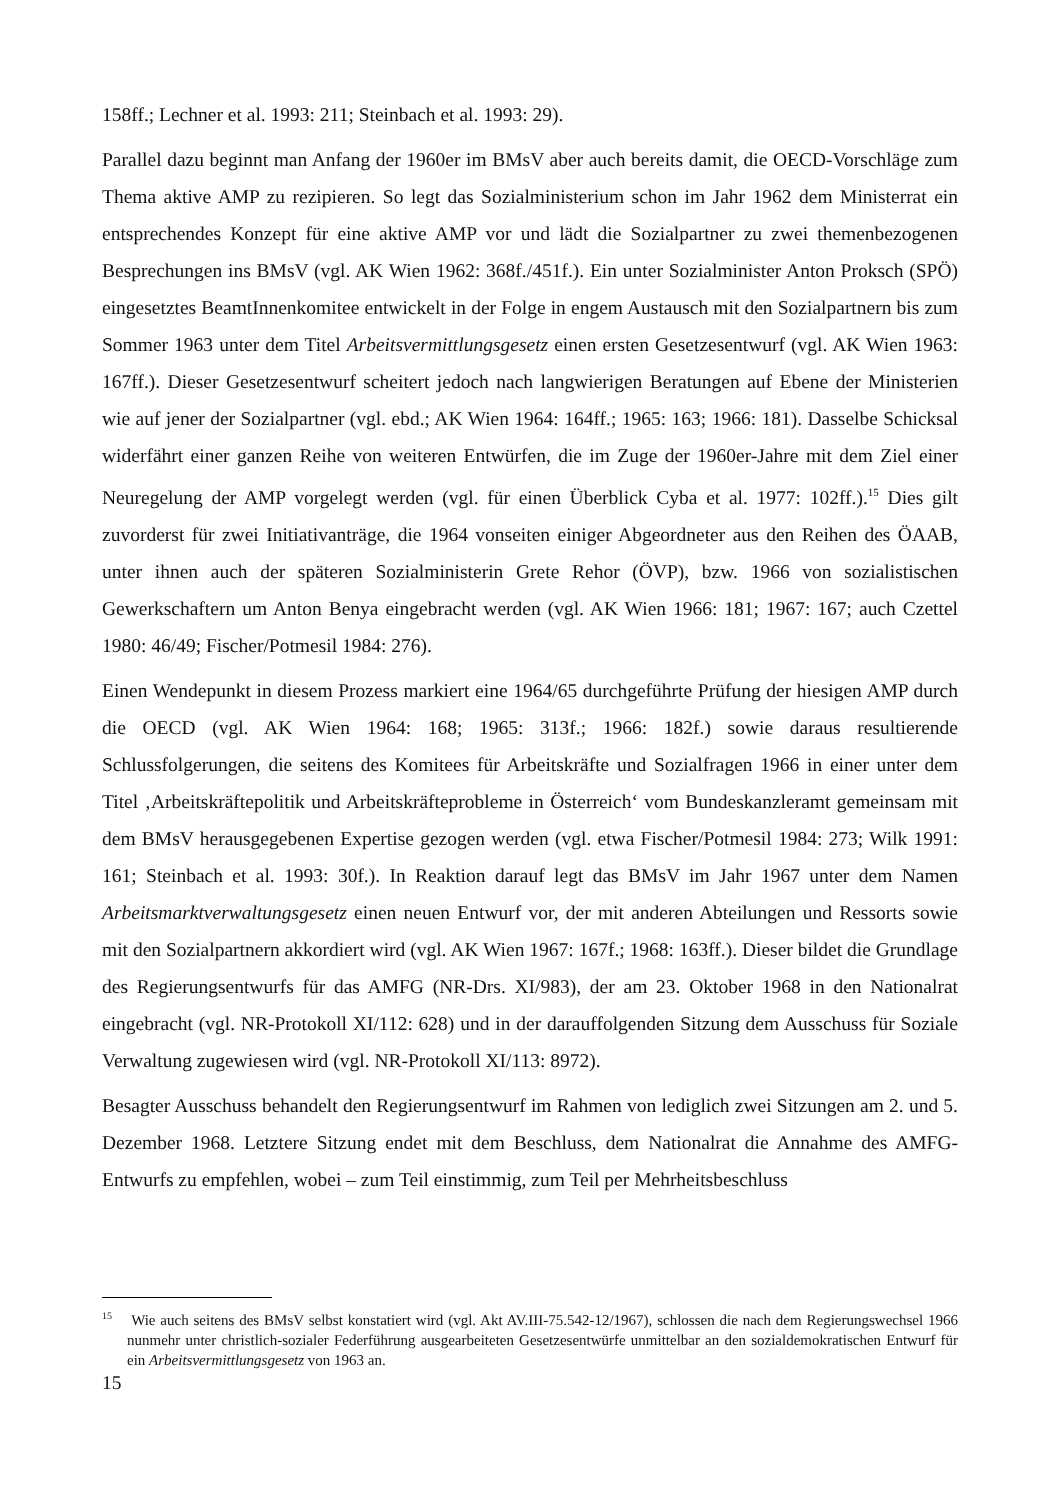158ff.; Lechner et al. 1993: 211; Steinbach et al. 1993: 29).
Parallel dazu beginnt man Anfang der 1960er im BMsV aber auch bereits damit, die OECD-Vorschläge zum Thema aktive AMP zu rezipieren. So legt das Sozialministerium schon im Jahr 1962 dem Ministerrat ein entsprechendes Konzept für eine aktive AMP vor und lädt die Sozialpartner zu zwei themenbezogenen Besprechungen ins BMsV (vgl. AK Wien 1962: 368f./451f.). Ein unter Sozialminister Anton Proksch (SPÖ) eingesetztes BeamtInnenkomitee entwickelt in der Folge in engem Austausch mit den Sozialpartnern bis zum Sommer 1963 unter dem Titel Arbeitsvermittlungsgesetz einen ersten Gesetzesentwurf (vgl. AK Wien 1963: 167ff.). Dieser Gesetzesentwurf scheitert jedoch nach langwierigen Beratungen auf Ebene der Ministerien wie auf jener der Sozialpartner (vgl. ebd.; AK Wien 1964: 164ff.; 1965: 163; 1966: 181). Dasselbe Schicksal widerfährt einer ganzen Reihe von weiteren Entwürfen, die im Zuge der 1960er-Jahre mit dem Ziel einer Neuregelung der AMP vorgelegt werden (vgl. für einen Überblick Cyba et al. 1977: 102ff.).<sup>15</sup> Dies gilt zuvorderst für zwei Initiativanträge, die 1964 vonseiten einiger Abgeordneter aus den Reihen des ÖAAB, unter ihnen auch der späteren Sozialministerin Grete Rehor (ÖVP), bzw. 1966 von sozialistischen Gewerkschaftern um Anton Benya eingebracht werden (vgl. AK Wien 1966: 181; 1967: 167; auch Czettel 1980: 46/49; Fischer/Potmesil 1984: 276).
Einen Wendepunkt in diesem Prozess markiert eine 1964/65 durchgeführte Prüfung der hiesigen AMP durch die OECD (vgl. AK Wien 1964: 168; 1965: 313f.; 1966: 182f.) sowie daraus resultierende Schlussfolgerungen, die seitens des Komitees für Arbeitskräfte und Sozialfragen 1966 in einer unter dem Titel ‚Arbeitskräftepolitik und Arbeitskräfteprobleme in Österreich‘ vom Bundeskanzleramt gemeinsam mit dem BMsV herausgegebenen Expertise gezogen werden (vgl. etwa Fischer/Potmesil 1984: 273; Wilk 1991: 161; Steinbach et al. 1993: 30f.). In Reaktion darauf legt das BMsV im Jahr 1967 unter dem Namen Arbeitsmarktverwaltungsgesetz einen neuen Entwurf vor, der mit anderen Abteilungen und Ressorts sowie mit den Sozialpartnern akkordiert wird (vgl. AK Wien 1967: 167f.; 1968: 163ff.). Dieser bildet die Grundlage des Regierungsentwurfs für das AMFG (NR-Drs. XI/983), der am 23. Oktober 1968 in den Nationalrat eingebracht (vgl. NR-Protokoll XI/112: 628) und in der darauffolgenden Sitzung dem Ausschuss für Soziale Verwaltung zugewiesen wird (vgl. NR-Protokoll XI/113: 8972).
Besagter Ausschuss behandelt den Regierungsentwurf im Rahmen von lediglich zwei Sitzungen am 2. und 5. Dezember 1968. Letztere Sitzung endet mit dem Beschluss, dem Nationalrat die Annahme des AMFG-Entwurfs zu empfehlen, wobei – zum Teil einstimmig, zum Teil per Mehrheitsbeschluss
<sup>15</sup> Wie auch seitens des BMsV selbst konstatiert wird (vgl. Akt AV.III-75.542-12/1967), schlossen die nach dem Regierungswechsel 1966 nunmehr unter christlich-sozialer Federführung ausgearbeiteten Gesetzesentwürfe unmittelbar an den sozialdemokratischen Entwurf für ein Arbeitsvermittlungsgesetz von 1963 an.
15